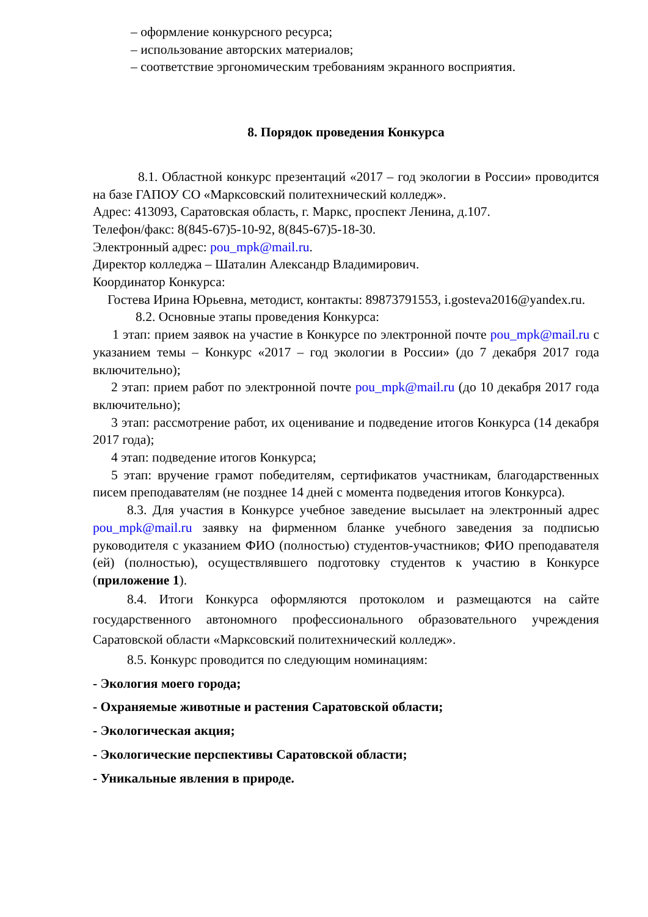– оформление конкурсного ресурса;
– использование авторских материалов;
– соответствие эргономическим требованиям экранного восприятия.
8. Порядок проведения Конкурса
8.1. Областной конкурс презентаций «2017 – год экологии в России» проводится на базе ГАПОУ СО «Марксовский политехнический колледж».
Адрес: 413093, Саратовская область, г. Маркс, проспект Ленина, д.107.
Телефон/факс: 8(845-67)5-10-92, 8(845-67)5-18-30.
Электронный адрес: pou_mpk@mail.ru.
Директор колледжа – Шаталин Александр Владимирович.
Координатор Конкурса:
Гостева Ирина Юрьевна, методист, контакты: 89873791553, i.gosteva2016@yandex.ru.
8.2. Основные этапы проведения Конкурса:
1 этап: прием заявок на участие в Конкурсе по электронной почте pou_mpk@mail.ru с указанием темы – Конкурс «2017 – год экологии в России» (до 7 декабря 2017 года включительно);
2 этап: прием работ по электронной почте pou_mpk@mail.ru (до 10 декабря 2017 года включительно);
3 этап: рассмотрение работ, их оценивание и подведение итогов Конкурса (14 декабря 2017 года);
4 этап: подведение итогов Конкурса;
5 этап: вручение грамот победителям, сертификатов участникам, благодарственных писем преподавателям (не позднее 14 дней с момента подведения итогов Конкурса).
8.3. Для участия в Конкурсе учебное заведение высылает на электронный адрес pou_mpk@mail.ru заявку на фирменном бланке учебного заведения за подписью руководителя с указанием ФИО (полностью) студентов-участников; ФИО преподавателя (ей) (полностью), осуществлявшего подготовку студентов к участию в Конкурсе (приложение 1).
8.4. Итоги Конкурса оформляются протоколом и размещаются на сайте государственного автономного профессионального образовательного учреждения Саратовской области «Марксовский политехнический колледж».
8.5. Конкурс проводится по следующим номинациям:
- Экология моего города;
- Охраняемые животные и растения Саратовской области;
- Экологическая акция;
- Экологические перспективы Саратовской области;
- Уникальные явления в природе.